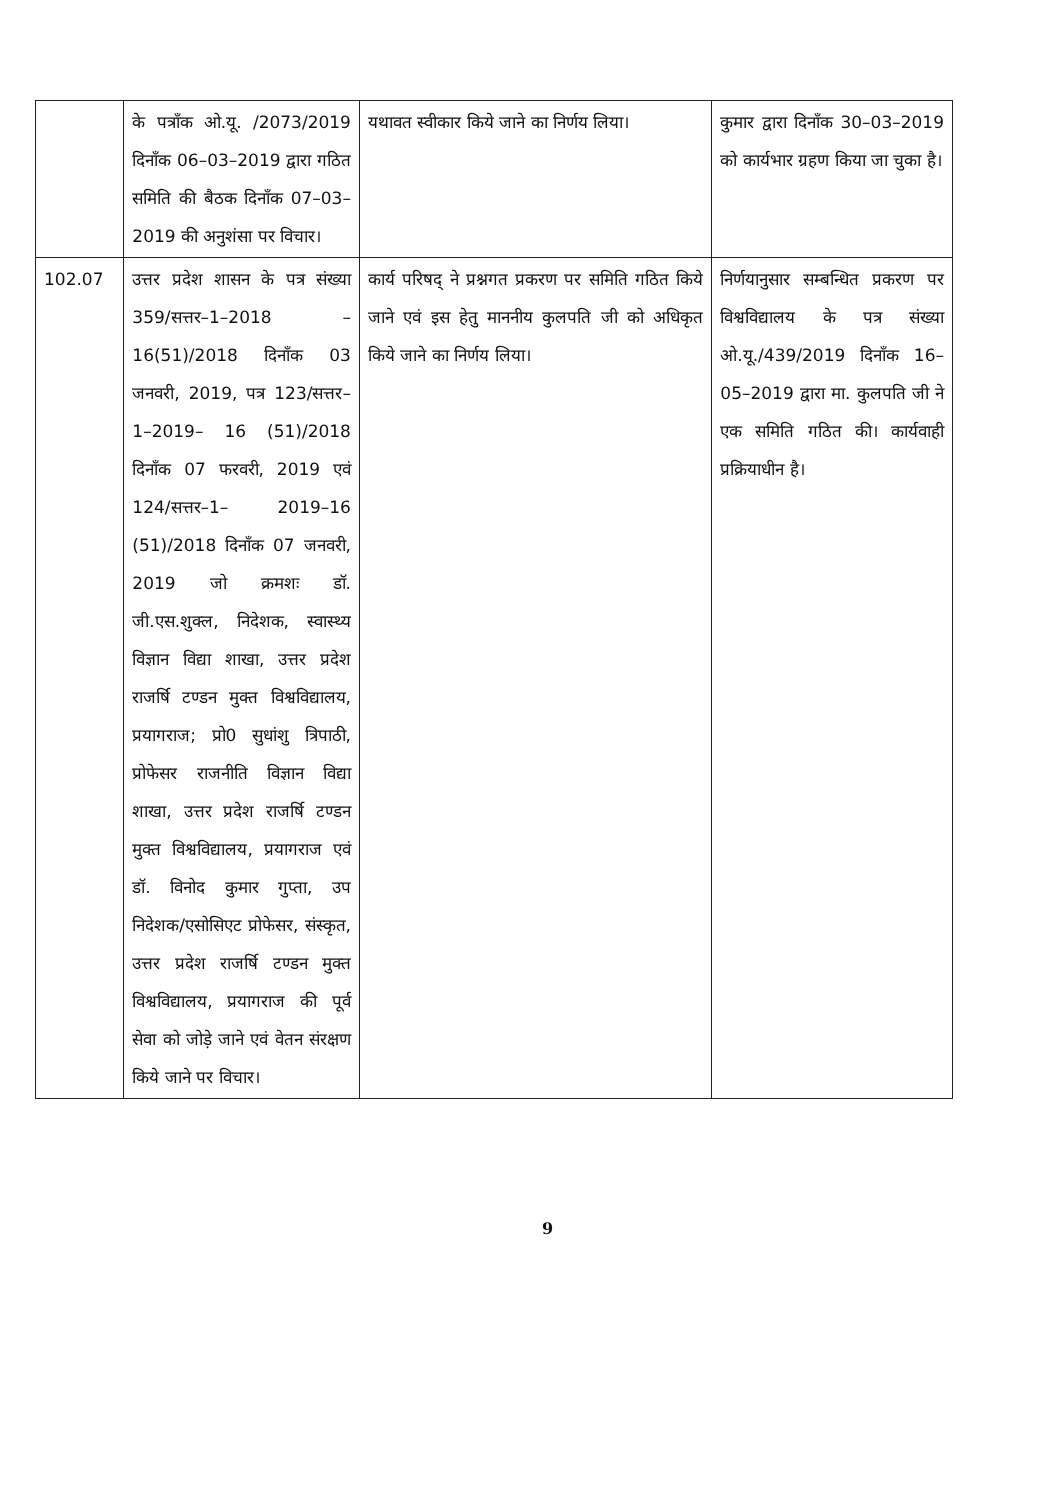| | के पत्राँक ओ.यू. /2073/2019 दिनाँक 06–03–2019 द्वारा गठित समिति की बैठक दिनाँक 07–03–2019 की अनुशंसा पर विचार। | यथावत स्वीकार किये जाने का निर्णय लिया। | कुमार द्वारा दिनाँक 30–03–2019 को कार्यभार ग्रहण किया जा चुका है। |
| 102.07 | उत्तर प्रदेश शासन के पत्र संख्या 359/सत्तर–1–2018 –16(51)/2018 दिनाँक 03 जनवरी, 2019, पत्र 123/सत्तर–1–2019– 16 (51)/2018 दिनाँक 07 फरवरी, 2019 एवं 124/सत्तर–1– 2019–16 (51)/2018 दिनाँक 07 जनवरी, 2019 जो क्रमशः डॉ. जी.एस.शुक्ल, निदेशक, स्वास्थ्य विज्ञान विद्या शाखा, उत्तर प्रदेश राजर्षि टण्डन मुक्त विश्वविद्यालय, प्रयागराज; प्रो0 सुधांशु त्रिपाठी, प्रोफेसर राजनीति विज्ञान विद्या शाखा, उत्तर प्रदेश राजर्षि टण्डन मुक्त विश्वविद्यालय, प्रयागराज एवं डॉ. विनोद कुमार गुप्ता, उप निदेशक/एसोसिएट प्रोफेसर, संस्कृत, उत्तर प्रदेश राजर्षि टण्डन मुक्त विश्वविद्यालय, प्रयागराज की पूर्व सेवा को जोड़े जाने एवं वेतन संरक्षण किये जाने पर विचार। | कार्य परिषद् ने प्रश्नगत प्रकरण पर समिति गठित किये जाने एवं इस हेतु माननीय कुलपति जी को अधिकृत किये जाने का निर्णय लिया। | निर्णयानुसार सम्बन्धित प्रकरण पर विश्वविद्यालय के पत्र संख्या ओ.यू./439/2019 दिनाँक 16–05–2019 द्वारा मा. कुलपति जी ने एक समिति गठित की। कार्यवाही प्रक्रियाधीन है। |
9